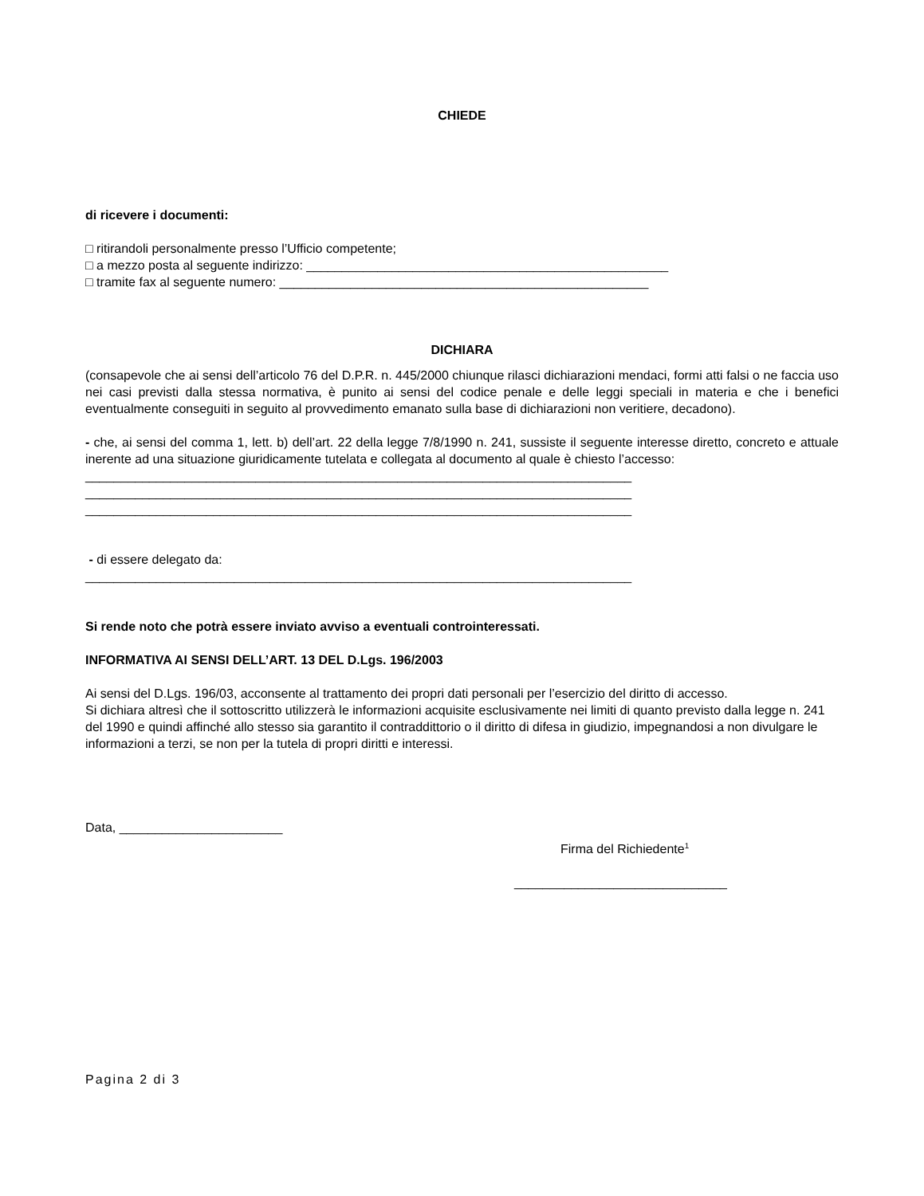CHIEDE
di ricevere i documenti:
□ ritirandoli personalmente presso l’Ufficio competente;
□ a mezzo posta al seguente indirizzo: ___________________________________________________
□ tramite fax al seguente numero: ____________________________________________________
DICHIARA
(consapevole che ai sensi dell’articolo 76 del D.P.R. n. 445/2000 chiunque rilasci dichiarazioni mendaci, formi atti falsi o ne faccia uso nei casi previsti dalla stessa normativa, è punito ai sensi del codice penale e delle leggi speciali in materia e che i benefici eventualmente conseguiti in seguito al provvedimento emanato sulla base di dichiarazioni non veritiere, decadono).
- che, ai sensi del comma 1, lett. b) dell’art. 22 della legge 7/8/1990 n. 241, sussiste il seguente interesse diretto, concreto e attuale inerente ad una situazione giuridicamente tutelata e collegata al documento al quale è chiesto l’accesso:
_____________________________________________________________________________
_____________________________________________________________________________
_____________________________________________________________________________
- di essere delegato da:
_____________________________________________________________________________
Si rende noto che potrà essere inviato avviso a eventuali controinteressati.
INFORMATIVA AI SENSI DELL’ART. 13 DEL D.Lgs. 196/2003
Ai sensi del D.Lgs. 196/03, acconsente al trattamento dei propri dati personali per l’esercizio del diritto di accesso.
Si dichiara altresì che il sottoscritto utilizzerà le informazioni acquisite esclusivamente nei limiti di quanto previsto dalla legge n. 241 del 1990 e quindi affinché allo stesso sia garantito il contraddittorio o il diritto di difesa in giudizio, impegnandosi a non divulgare le informazioni a terzi, se non per la tutela di propri diritti e interessi.
Data, _______________________
Firma del Richiedente<sup>1</sup>
______________________________
Pagina 2 di 3